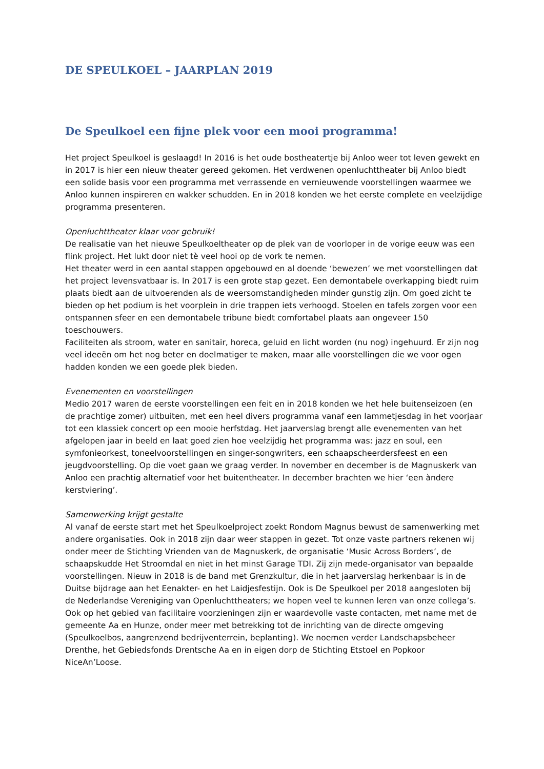DE SPEULKOEL – JAARPLAN 2019
De Speulkoel een fijne plek voor een mooi programma!
Het project Speulkoel is geslaagd! In 2016 is het oude bostheatertje bij Anloo weer tot leven gewekt en in 2017 is hier een nieuw theater gereed gekomen. Het verdwenen openluchttheater bij Anloo biedt een solide basis voor een programma met verrassende en vernieuwende voorstellingen waarmee we Anloo kunnen inspireren en wakker schudden. En in 2018 konden we het eerste complete en veelzijdige programma presenteren.
Openluchttheater klaar voor gebruik!
De realisatie van het nieuwe Speulkoeltheater op de plek van de voorloper in de vorige eeuw was een flink project. Het lukt door niet tè veel hooi op de vork te nemen.
Het theater werd in een aantal stappen opgebouwd en al doende ‘bewezen’ we met voorstellingen dat het project levensvatbaar is. In 2017 is een grote stap gezet. Een demontabele overkapping biedt ruim plaats biedt aan de uitvoerenden als de weersomstandigheden minder gunstig zijn. Om goed zicht te bieden op het podium is het voorplein in drie trappen iets verhoogd. Stoelen en tafels zorgen voor een ontspannen sfeer en een demontabele tribune biedt comfortabel plaats aan ongeveer 150 toeschouwers.
Faciliteiten als stroom, water en sanitair, horeca, geluid en licht worden (nu nog) ingehuurd. Er zijn nog veel ideeën om het nog beter en doelmatiger te maken, maar alle voorstellingen die we voor ogen hadden konden we een goede plek bieden.
Evenementen en voorstellingen
Medio 2017 waren de eerste voorstellingen een feit en in 2018 konden we het hele buitenseizoen (en de prachtige zomer) uitbuiten, met een heel divers programma vanaf een lammetjesdag in het voorjaar tot een klassiek concert op een mooie herfstdag. Het jaarverslag brengt alle evenementen van het afgelopen jaar in beeld en laat goed zien hoe veelzijdig het programma was: jazz en soul, een symfonieorkest, toneelvoorstellingen en singer-songwriters, een schaapscheerdersfeest en een jeugdvoorstelling. Op die voet gaan we graag verder. In november en december is de Magnuskerk van Anloo een prachtig alternatief voor het buitentheater. In december brachten we hier ‘een àndere kerstviering’.
Samenwerking krijgt gestalte
Al vanaf de eerste start met het Speulkoelproject zoekt Rondom Magnus bewust de samenwerking met andere organisaties. Ook in 2018 zijn daar weer stappen in gezet. Tot onze vaste partners rekenen wij onder meer de Stichting Vrienden van de Magnuskerk, de organisatie ‘Music Across Borders’, de schaapskudde Het Stroomdal en niet in het minst Garage TDI. Zij zijn mede-organisator van bepaalde voorstellingen. Nieuw in 2018 is de band met Grenzkultur, die in het jaarverslag herkenbaar is in de Duitse bijdrage aan het Eenakter- en het Laidjesfestijn. Ook is De Speulkoel per 2018 aangesloten bij de Nederlandse Vereniging van Openluchttheaters; we hopen veel te kunnen leren van onze collega’s.
Ook op het gebied van facilitaire voorzieningen zijn er waardevolle vaste contacten, met name met de gemeente Aa en Hunze, onder meer met betrekking tot de inrichting van de directe omgeving (Speulkoelbos, aangrenzend bedrijventerrein, beplanting). We noemen verder Landschapsbeheer Drenthe, het Gebiedsfonds Drentsche Aa en in eigen dorp de Stichting Etstoel en Popkoor NiceAn’Loose.